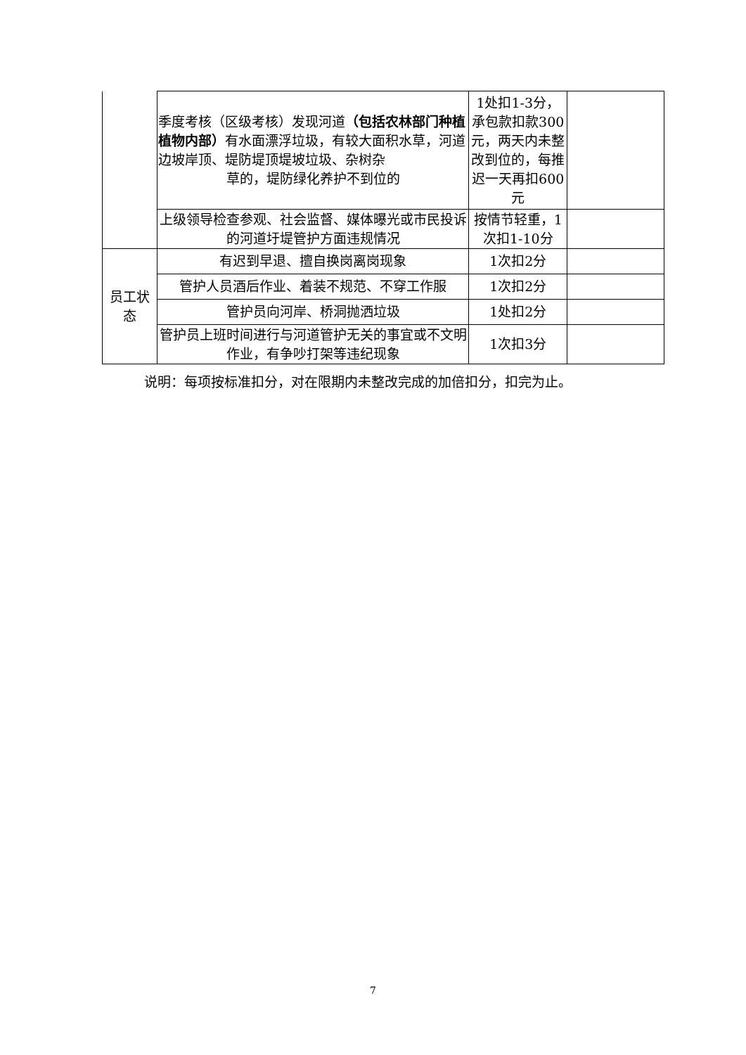| | 季度考核（区级考核）发现河道 （包括农林部门种植植物内部） 有水面漂浮垃圾，有较大面积水草，河道边坡岸顶、堤防堤顶堤坡垃圾、杂树杂 草的，堤防绿化养护不到位的 | 1处扣1-3分，承包款扣款300元，两天内未整改到位的，每推迟一天再扣600元 | |
| | 上级领导检查参观、社会监督、媒体曝光或市民投诉的河道圩堤管护方面违规情况 | 按情节轻重，1次扣1-10分 | |
| 员工状态 | 有迟到早退、擅自换岗离岗现象 | 1次扣2分 | |
| | 管护人员酒后作业、着装不规范、不穿工作服 | 1次扣2分 | |
| | 管护员向河岸、桥洞抛洒垃圾 | 1处扣2分 | |
| | 管护员上班时间进行与河道管护无关的事宜或不文明作业，有争吵打架等违纪现象 | 1次扣3分 | |
说明：每项按标准扣分，对在限期内未整改完成的加倍扣分，扣完为止。
7